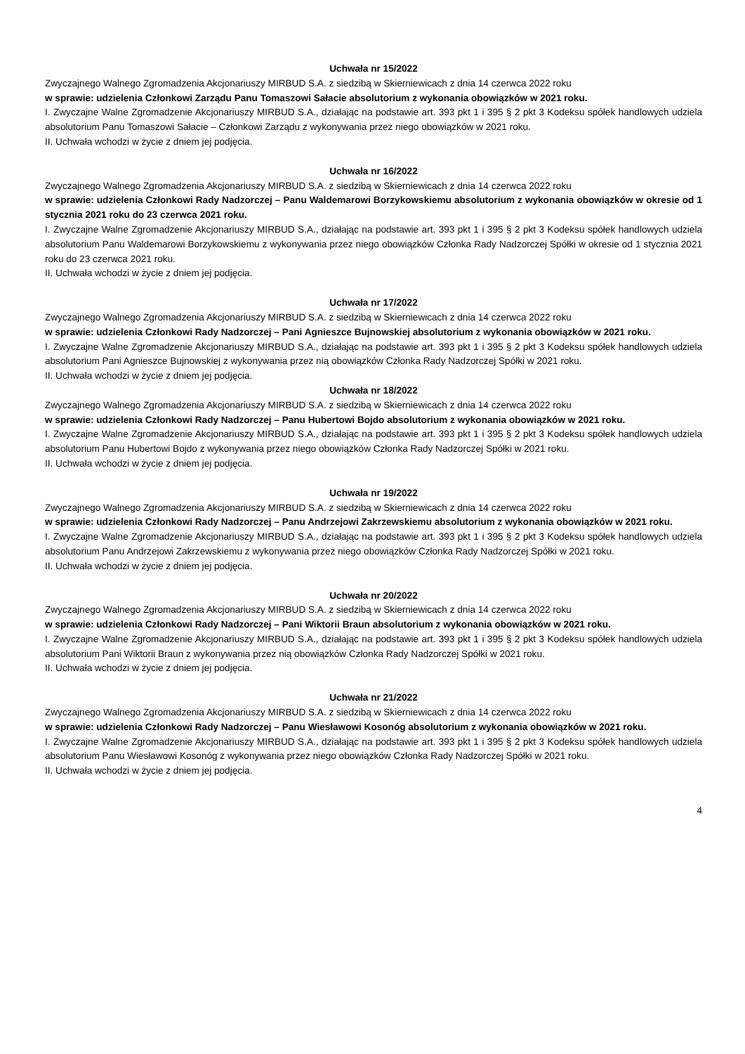Uchwała nr 15/2022
Zwyczajnego Walnego Zgromadzenia Akcjonariuszy MIRBUD S.A. z siedzibą w Skierniewicach z dnia 14 czerwca 2022 roku
w sprawie: udzielenia Członkowi Zarządu Panu Tomaszowi Sałacie absolutorium z wykonania obowiązków w 2021 roku.
I. Zwyczajne Walne Zgromadzenie Akcjonariuszy MIRBUD S.A., działając na podstawie art. 393 pkt 1 i 395 § 2 pkt 3 Kodeksu spółek handlowych udziela absolutorium Panu Tomaszowi Sałacie – Członkowi Zarządu z wykonywania przez niego obowiązków w 2021 roku.
II. Uchwała wchodzi w życie z dniem jej podjęcia.
Uchwała nr 16/2022
Zwyczajnego Walnego Zgromadzenia Akcjonariuszy MIRBUD S.A. z siedzibą w Skierniewicach z dnia 14 czerwca 2022 roku
w sprawie: udzielenia Członkowi Rady Nadzorczej – Panu Waldemarowi Borzykowskiemu absolutorium z wykonania obowiązków w okresie od 1 stycznia 2021 roku do 23 czerwca 2021 roku.
I. Zwyczajne Walne Zgromadzenie Akcjonariuszy MIRBUD S.A., działając na podstawie art. 393 pkt 1 i 395 § 2 pkt 3 Kodeksu spółek handlowych udziela absolutorium Panu Waldemarowi Borzykowskiemu z wykonywania przez niego obowiązków Członka Rady Nadzorczej Spółki w okresie od 1 stycznia 2021 roku do 23 czerwca 2021 roku.
II. Uchwała wchodzi w życie z dniem jej podjęcia.
Uchwała nr 17/2022
Zwyczajnego Walnego Zgromadzenia Akcjonariuszy MIRBUD S.A. z siedzibą w Skierniewicach z dnia 14 czerwca 2022 roku
w sprawie: udzielenia Członkowi Rady Nadzorczej – Pani Agnieszce Bujnowskiej absolutorium z wykonania obowiązków w 2021 roku.
I. Zwyczajne Walne Zgromadzenie Akcjonariuszy MIRBUD S.A., działając na podstawie art. 393 pkt 1 i 395 § 2 pkt 3 Kodeksu spółek handlowych udziela absolutorium Pani Agnieszce Bujnowskiej z wykonywania przez nią obowiązków Członka Rady Nadzorczej Spółki w 2021 roku.
II. Uchwała wchodzi w życie z dniem jej podjęcia.
Uchwała nr 18/2022
Zwyczajnego Walnego Zgromadzenia Akcjonariuszy MIRBUD S.A. z siedzibą w Skierniewicach z dnia 14 czerwca 2022 roku
w sprawie: udzielenia Członkowi Rady Nadzorczej – Panu Hubertowi Bojdo absolutorium z wykonania obowiązków w 2021 roku.
I. Zwyczajne Walne Zgromadzenie Akcjonariuszy MIRBUD S.A., działając na podstawie art. 393 pkt 1 i 395 § 2 pkt 3 Kodeksu spółek handlowych udziela absolutorium Panu Hubertowi Bojdo z wykonywania przez niego obowiązków Członka Rady Nadzorczej Spółki w 2021 roku.
II. Uchwała wchodzi w życie z dniem jej podjęcia.
Uchwała nr 19/2022
Zwyczajnego Walnego Zgromadzenia Akcjonariuszy MIRBUD S.A. z siedzibą w Skierniewicach z dnia 14 czerwca 2022 roku
w sprawie: udzielenia Członkowi Rady Nadzorczej – Panu Andrzejowi Zakrzewskiemu absolutorium z wykonania obowiązków w 2021 roku.
I. Zwyczajne Walne Zgromadzenie Akcjonariuszy MIRBUD S.A., działając na podstawie art. 393 pkt 1 i 395 § 2 pkt 3 Kodeksu spółek handlowych udziela absolutorium Panu Andrzejowi Zakrzewskiemu z wykonywania przez niego obowiązków Członka Rady Nadzorczej Spółki w 2021 roku.
II. Uchwała wchodzi w życie z dniem jej podjęcia.
Uchwała nr 20/2022
Zwyczajnego Walnego Zgromadzenia Akcjonariuszy MIRBUD S.A. z siedzibą w Skierniewicach z dnia 14 czerwca 2022 roku
w sprawie: udzielenia Członkowi Rady Nadzorczej – Pani Wiktorii Braun absolutorium z wykonania obowiązków w 2021 roku.
I. Zwyczajne Walne Zgromadzenie Akcjonariuszy MIRBUD S.A., działając na podstawie art. 393 pkt 1 i 395 § 2 pkt 3 Kodeksu spółek handlowych udziela absolutorium Pani Wiktorii Braun z wykonywania przez nią obowiązków Członka Rady Nadzorczej Spółki w 2021 roku.
II. Uchwała wchodzi w życie z dniem jej podjęcia.
Uchwała nr 21/2022
Zwyczajnego Walnego Zgromadzenia Akcjonariuszy MIRBUD S.A. z siedzibą w Skierniewicach z dnia 14 czerwca 2022 roku
w sprawie: udzielenia Członkowi Rady Nadzorczej – Panu Wiesławowi Kosonóg absolutorium z wykonania obowiązków w 2021 roku.
I. Zwyczajne Walne Zgromadzenie Akcjonariuszy MIRBUD S.A., działając na podstawie art. 393 pkt 1 i 395 § 2 pkt 3 Kodeksu spółek handlowych udziela absolutorium Panu Wiesławowi Kosonóg z wykonywania przez niego obowiązków Członka Rady Nadzorczej Spółki w 2021 roku.
II. Uchwała wchodzi w życie z dniem jej podjęcia.
4